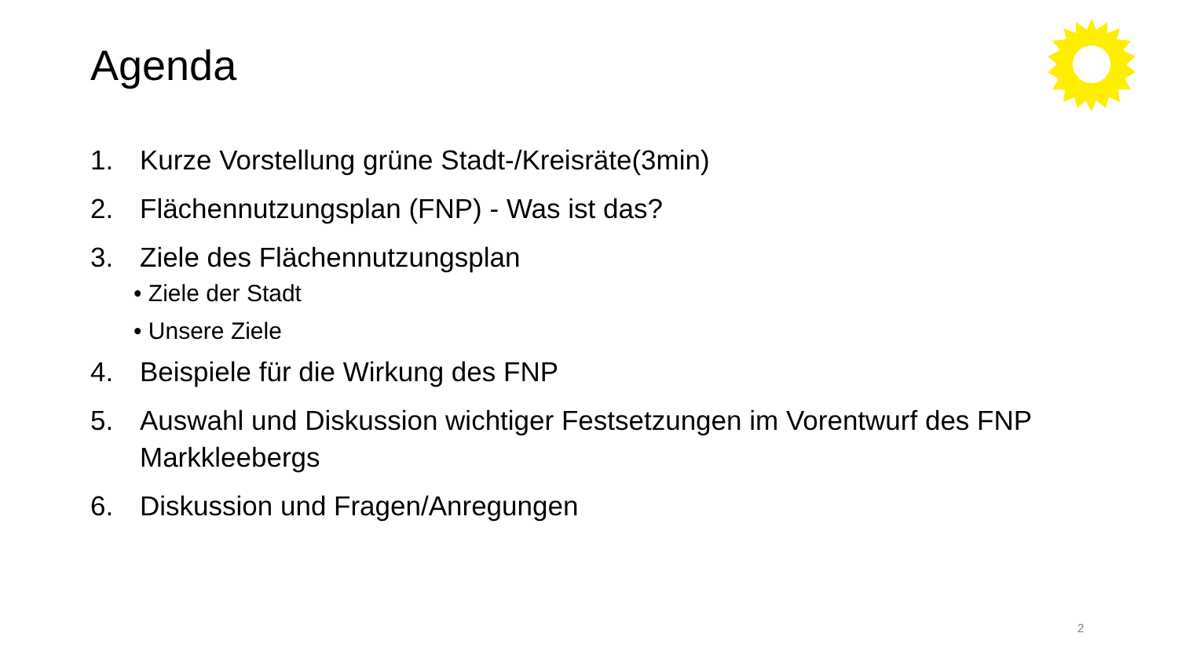Agenda
1. Kurze Vorstellung grüne Stadt-/Kreisräte(3min)
2. Flächennutzungsplan (FNP) - Was ist das?
3. Ziele des Flächennutzungsplan
• Ziele der Stadt
• Unsere Ziele
4. Beispiele für die Wirkung des FNP
5. Auswahl und Diskussion wichtiger Festsetzungen im Vorentwurf des FNP Markkleebergs
6. Diskussion und Fragen/Anregungen
2